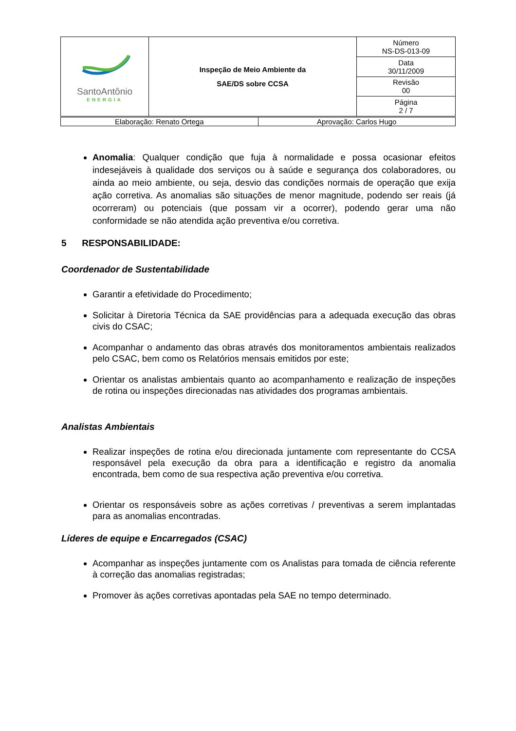| SantoAntônio ENERGIA | Inspeção de Meio Ambiente da SAE/DS sobre CCSA | Número NS-DS-013-09 |
| | | Data 30/11/2009 |
| | | Revisão 00 |
| | | Página 2 / 7 |
| Elaboração: Renato Ortega | Aprovação: Carlos Hugo |
Anomalia: Qualquer condição que fuja à normalidade e possa ocasionar efeitos indesejáveis à qualidade dos serviços ou à saúde e segurança dos colaboradores, ou ainda ao meio ambiente, ou seja, desvio das condições normais de operação que exija ação corretiva. As anomalias são situações de menor magnitude, podendo ser reais (já ocorreram) ou potenciais (que possam vir a ocorrer), podendo gerar uma não conformidade se não atendida ação preventiva e/ou corretiva.
5 RESPONSABILIDADE:
Coordenador de Sustentabilidade
Garantir a efetividade do Procedimento;
Solicitar à Diretoria Técnica da SAE providências para a adequada execução das obras civis do CSAC;
Acompanhar o andamento das obras através dos monitoramentos ambientais realizados pelo CSAC, bem como os Relatórios mensais emitidos por este;
Orientar os analistas ambientais quanto ao acompanhamento e realização de inspeções de rotina ou inspeções direcionadas nas atividades dos programas ambientais.
Analistas Ambientais
Realizar inspeções de rotina e/ou direcionada juntamente com representante do CCSA responsável pela execução da obra para a identificação e registro da anomalia encontrada, bem como de sua respectiva ação preventiva e/ou corretiva.
Orientar os responsáveis sobre as ações corretivas / preventivas a serem implantadas para as anomalias encontradas.
Líderes de equipe e Encarregados (CSAC)
Acompanhar as inspeções juntamente com os Analistas para tomada de ciência referente à correção das anomalias registradas;
Promover às ações corretivas apontadas pela SAE no tempo determinado.